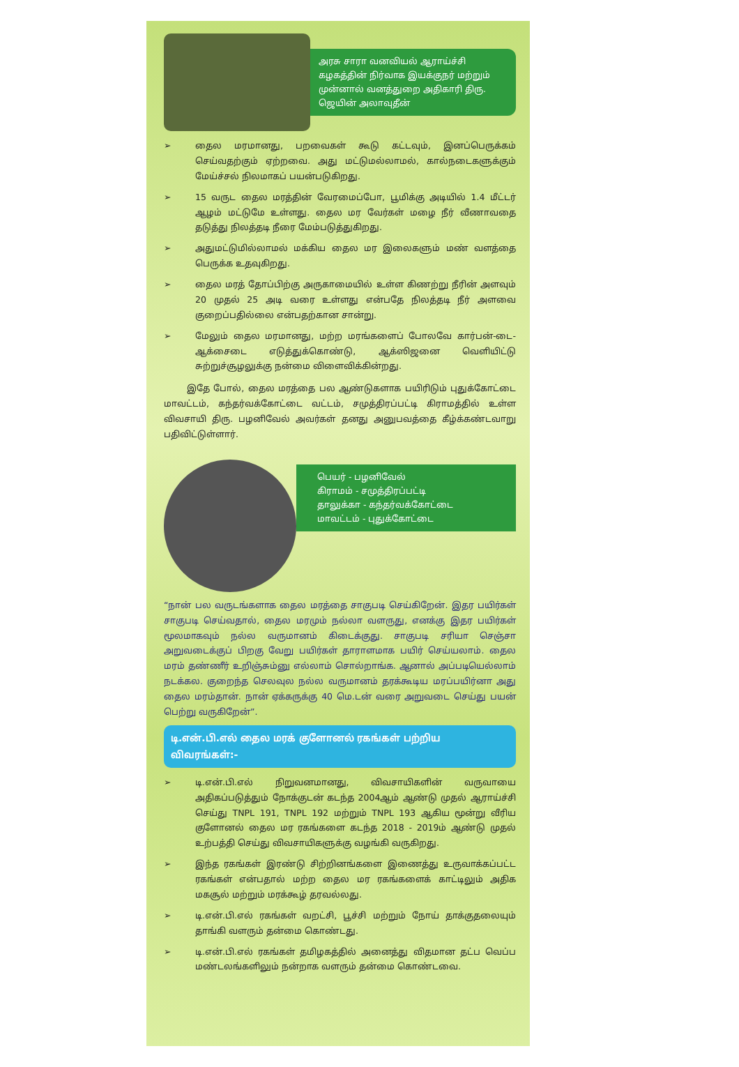அரசு சாரா வனவியல் ஆராய்ச்சி கழகத்தின் நிர்வாக இயக்குநர் மற்றும் முன்னால் வனத்துறை அதிகாரி திரு. ஜெயின் அலாவுதீன்
➢ தைல மரமானது, பறவைகள் கூடு கட்டவும், இனப்பெருக்கம் செய்வதற்கும் ஏற்றவை. அது மட்டுமல்லாமல், கால்நடைகளுக்கும் மேய்ச்சல் நிலமாகப் பயன்படுகிறது.
➢ 15 வருட தைல மரத்தின் வேரமைப்போ, பூமிக்கு அடியில் 1.4 மீட்டர் ஆழம் மட்டுமே உள்ளது. தைல மர வேர்கள் மழை நீர் வீணாவதை தடுத்து நிலத்தடி நீரை மேம்படுத்துகிறது.
➢ அதுமட்டுமில்லாமல் மக்கிய தைல மர இலைகளும் மண் வளத்தை பெருக்க உதவுகிறது.
➢ தைல மரத் தோப்பிற்கு அருகாமையில் உள்ள கிணற்று நீரின் அளவும் 20 முதல் 25 அடி வரை உள்ளது என்பதே நிலத்தடி நீர் அளவை குறைப்பதில்லை என்பதற்கான சான்று.
➢ மேலும் தைல மரமானது, மற்ற மரங்களைப் போலவே கார்பன்-டை-ஆக்சைடை எடுத்துக்கொண்டு, ஆக்ஸிஜனை வெளியிட்டு சுற்றுச்சூழலுக்கு நன்மை விளைவிக்கின்றது.
இதே போல், தைல மரத்தை பல ஆண்டுகளாக பயிரிடும் புதுக்கோட்டை மாவட்டம், கந்தர்வக்கோட்டை வட்டம், சமுத்திரப்பட்டி கிராமத்தில் உள்ள விவசாயி திரு. பழனிவேல் அவர்கள் தனது அனுபவத்தை கீழ்க்கண்டவாறு பதிவிட்டுள்ளார்.
பெயர் - பழனிவேல்
கிராமம் - சமுத்திரப்பட்டி
தாலுக்கா - கந்தர்வக்கோட்டை
மாவட்டம் - புதுக்கோட்டை
“நான் பல வருடங்களாக தைல மரத்தை சாகுபடி செய்கிறேன். இதர பயிர்கள் சாகுபடி செய்வதால், தைல மரமும் நல்லா வளருது, எனக்கு இதர பயிர்கள் மூலமாகவும் நல்ல வருமானம் கிடைக்குது. சாகுபடி சரியா செஞ்சா அறுவடைக்குப் பிறகு வேறு பயிர்கள் தாராளமாக பயிர் செய்யலாம். தைல மரம் தண்ணீர் உறிஞ்சும்னு எல்லாம் சொல்றாங்க. ஆனால் அப்படியெல்லாம் நடக்கல. குறைந்த செலவுல நல்ல வருமானம் தரக்கூடிய மரப்பயிர்னா அது தைல மரம்தான். நான் ஏக்கருக்கு 40 மெ.டன் வரை அறுவடை செய்து பயன் பெற்று வருகிறேன்”.
டி.என்.பி.எல் தைல மரக் குளோனல் ரகங்கள் பற்றிய விவரங்கள்:-
➢ டி.என்.பி.எல் நிறுவனமானது, விவசாயிகளின் வருவாயை அதிகப்படுத்தும் நோக்குடன் கடந்த 2004ஆம் ஆண்டு முதல் ஆராய்ச்சி செய்து TNPL 191, TNPL 192 மற்றும் TNPL 193 ஆகிய மூன்று வீரிய குளோனல் தைல மர ரகங்களை கடந்த 2018 - 2019ம் ஆண்டு முதல் உற்பத்தி செய்து விவசாயிகளுக்கு வழங்கி வருகிறது.
➢ இந்த ரகங்கள் இரண்டு சிற்றினங்களை இணைத்து உருவாக்கப்பட்ட ரகங்கள் என்பதால் மற்ற தைல மர ரகங்களைக் காட்டிலும் அதிக மகசூல் மற்றும் மரக்கூழ் தரவல்லது.
➢ டி.என்.பி.எல் ரகங்கள் வறட்சி, பூச்சி மற்றும் நோய் தாக்குதலையும் தாங்கி வளரும் தன்மை கொண்டது.
➢ டி.என்.பி.எல் ரகங்கள் தமிழகத்தில் அனைத்து விதமான தட்ப வெப்ப மண்டலங்களிலும் நன்றாக வளரும் தன்மை கொண்டவை.